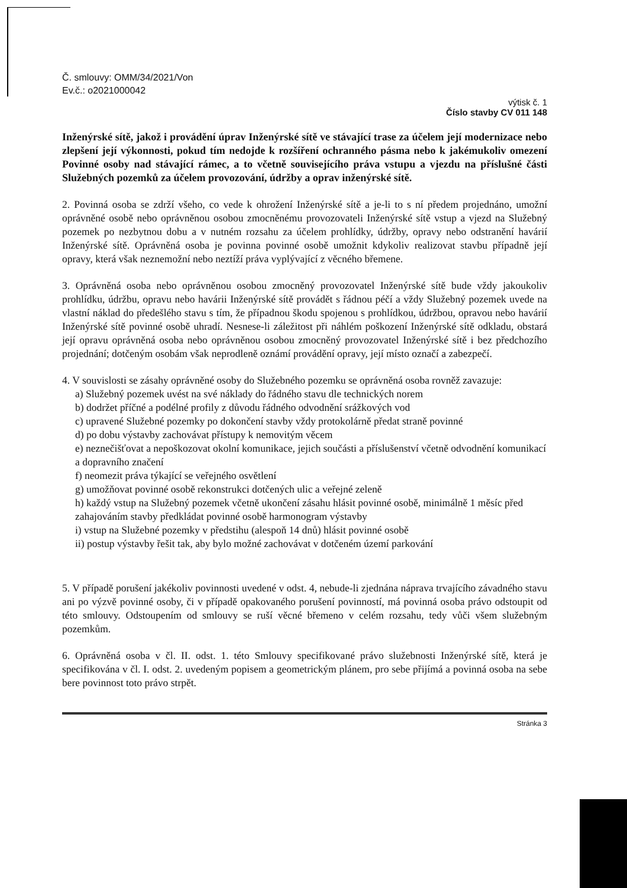Č. smlouvy: OMM/34/2021/Von
Ev.č.: o2021000042
výtisk č. 1
Číslo stavby CV 011 148
Inženýrské sítě, jakož i provádění úprav Inženýrské sítě ve stávající trase za účelem její modernizace nebo zlepšení její výkonnosti, pokud tím nedojde k rozšíření ochranného pásma nebo k jakémukoliv omezení Povinné osoby nad stávající rámec, a to včetně souvisejícího práva vstupu a vjezdu na příslušné části Služebných pozemků za účelem provozování, údržby a oprav inženýrské sítě.
2. Povinná osoba se zdrží všeho, co vede k ohrožení Inženýrské sítě a je-li to s ní předem projednáno, umožní oprávněné osobě nebo oprávněnou osobou zmocněnému provozovateli Inženýrské sítě vstup a vjezd na Služebný pozemek po nezbytnou dobu a v nutném rozsahu za účelem prohlídky, údržby, opravy nebo odstranění havárií Inženýrské sítě. Oprávněná osoba je povinna povinné osobě umožnit kdykoliv realizovat stavbu případně její opravy, která však neznemožní nebo neztíží práva vyplývající z věcného břemene.
3. Oprávněná osoba nebo oprávněnou osobou zmocněný provozovatel Inženýrské sítě bude vždy jakoukoliv prohlídku, údržbu, opravu nebo havárii Inženýrské sítě provádět s řádnou péčí a vždy Služebný pozemek uvede na vlastní náklad do předešlého stavu s tím, že případnou škodu spojenou s prohlídkou, údržbou, opravou nebo havárií Inženýrské sítě povinné osobě uhradí. Nesnese-li záležitost při náhlém poškození Inženýrské sítě odkladu, obstará její opravu oprávněná osoba nebo oprávněnou osobou zmocněný provozovatel Inženýrské sítě i bez předchozího projednání; dotčeným osobám však neprodleně oznámí provádění opravy, její místo označí a zabezpečí.
4. V souvislosti se zásahy oprávněné osoby do Služebného pozemku se oprávněná osoba rovněž zavazuje:
a) Služebný pozemek uvést na své náklady do řádného stavu dle technických norem
b) dodržet příčné a podélné profily z důvodu řádného odvodnění srážkových vod
c) upravené Služebné pozemky po dokončení stavby vždy protokolárně předat straně povinné
d) po dobu výstavby zachovávat přístupy k nemovitým věcem
e) neznečišťovat a nepoškozovat okolní komunikace, jejich součásti a příslušenství včetně odvodnění komunikací a dopravního značení
f) neomezit práva týkající se veřejného osvětlení
g) umožňovat povinné osobě rekonstrukci dotčených ulic a veřejné zeleně
h) každý vstup na Služebný pozemek včetně ukončení zásahu hlásit povinné osobě, minimálně 1 měsíc před zahajováním stavby předkládat povinné osobě harmonogram výstavby
i) vstup na Služebné pozemky v předstihu (alespoň 14 dnů) hlásit povinné osobě
ii) postup výstavby řešit tak, aby bylo možné zachovávat v dotčeném území parkování
5. V případě porušení jakékoliv povinnosti uvedené v odst. 4, nebude-li zjednána náprava trvajícího závadného stavu ani po výzvě povinné osoby, či v případě opakovaného porušení povinností, má povinná osoba právo odstoupit od této smlouvy. Odstoupením od smlouvy se ruší věcné břemeno v celém rozsahu, tedy vůči všem služebným pozemkům.
6. Oprávněná osoba v čl. II. odst. 1. této Smlouvy specifikované právo služebnosti Inženýrské sítě, která je specifikována v čl. I. odst. 2. uvedeným popisem a geometrickým plánem, pro sebe přijímá a povinná osoba na sebe bere povinnost toto právo strpět.
Stránka 3